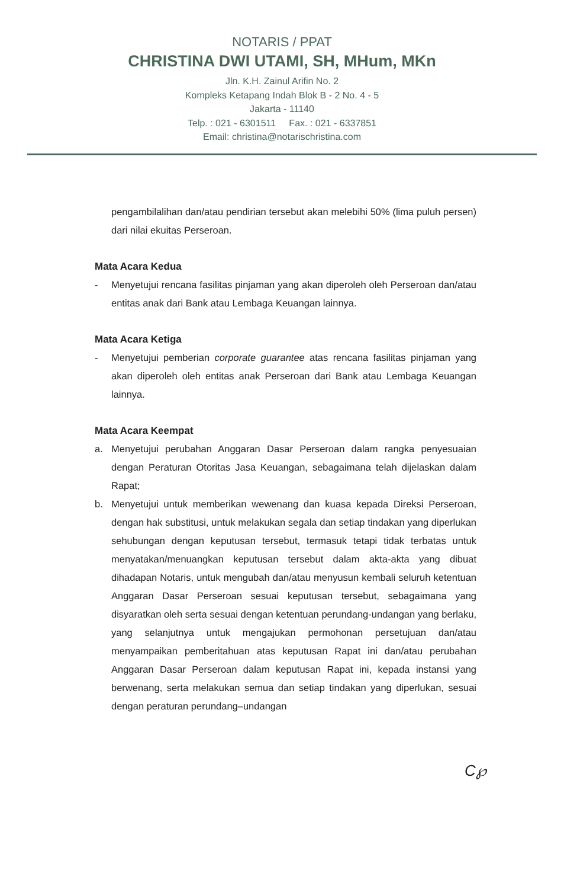NOTARIS / PPAT
CHRISTINA DWI UTAMI, SH, MHum, MKn
Jln. K.H. Zainul Arifin No. 2
Kompleks Ketapang Indah Blok B - 2 No. 4 - 5
Jakarta - 11140
Telp. : 021 - 6301511 Fax. : 021 - 6337851
Email: christina@notarischristina.com
pengambilalihan dan/atau pendirian tersebut akan melebihi 50% (lima puluh persen) dari nilai ekuitas Perseroan.
Mata Acara Kedua
- Menyetujui rencana fasilitas pinjaman yang akan diperoleh oleh Perseroan dan/atau entitas anak dari Bank atau Lembaga Keuangan lainnya.
Mata Acara Ketiga
- Menyetujui pemberian corporate guarantee atas rencana fasilitas pinjaman yang akan diperoleh oleh entitas anak Perseroan dari Bank atau Lembaga Keuangan lainnya.
Mata Acara Keempat
a. Menyetujui perubahan Anggaran Dasar Perseroan dalam rangka penyesuaian dengan Peraturan Otoritas Jasa Keuangan, sebagaimana telah dijelaskan dalam Rapat;
b. Menyetujui untuk memberikan wewenang dan kuasa kepada Direksi Perseroan, dengan hak substitusi, untuk melakukan segala dan setiap tindakan yang diperlukan sehubungan dengan keputusan tersebut, termasuk tetapi tidak terbatas untuk menyatakan/menuangkan keputusan tersebut dalam akta-akta yang dibuat dihadapan Notaris, untuk mengubah dan/atau menyusun kembali seluruh ketentuan Anggaran Dasar Perseroan sesuai keputusan tersebut, sebagaimana yang disyaratkan oleh serta sesuai dengan ketentuan perundang-undangan yang berlaku, yang selanjutnya untuk mengajukan permohonan persetujuan dan/atau menyampaikan pemberitahuan atas keputusan Rapat ini dan/atau perubahan Anggaran Dasar Perseroan dalam keputusan Rapat ini, kepada instansi yang berwenang, serta melakukan semua dan setiap tindakan yang diperlukan, sesuai dengan peraturan perundang–undangan
C℘